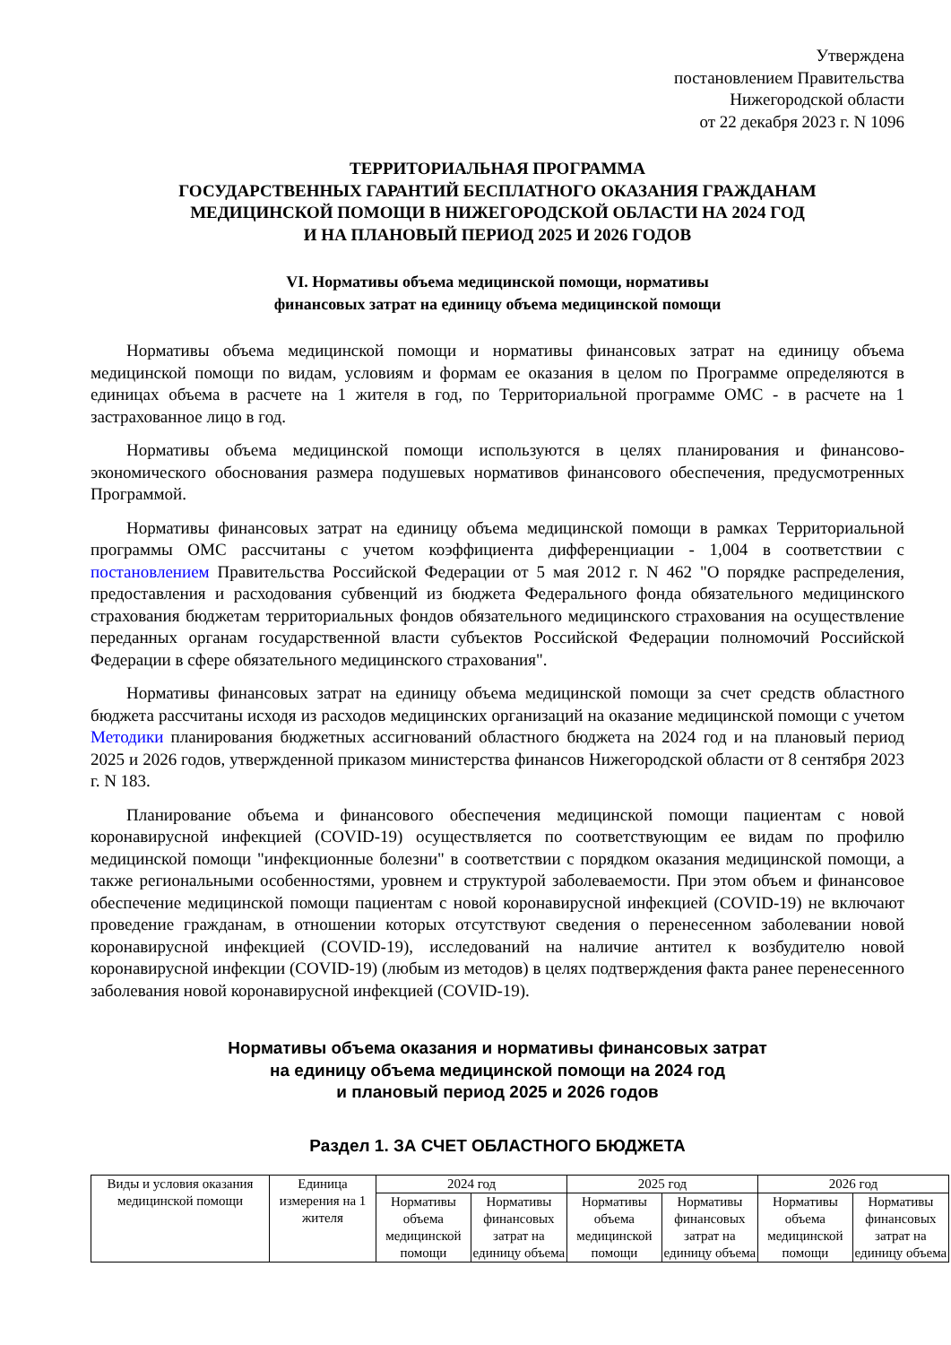Утверждена
постановлением Правительства
Нижегородской области
от 22 декабря 2023 г. N 1096
ТЕРРИТОРИАЛЬНАЯ ПРОГРАММА
ГОСУДАРСТВЕННЫХ ГАРАНТИЙ БЕСПЛАТНОГО ОКАЗАНИЯ ГРАЖДАНАМ
МЕДИЦИНСКОЙ ПОМОЩИ В НИЖЕГОРОДСКОЙ ОБЛАСТИ НА 2024 ГОД
И НА ПЛАНОВЫЙ ПЕРИОД 2025 И 2026 ГОДОВ
VI. Нормативы объема медицинской помощи, нормативы
финансовых затрат на единицу объема медицинской помощи
Нормативы объема медицинской помощи и нормативы финансовых затрат на единицу объема медицинской помощи по видам, условиям и формам ее оказания в целом по Программе определяются в единицах объема в расчете на 1 жителя в год, по Территориальной программе ОМС - в расчете на 1 застрахованное лицо в год.
Нормативы объема медицинской помощи используются в целях планирования и финансово-экономического обоснования размера подушевых нормативов финансового обеспечения, предусмотренных Программой.
Нормативы финансовых затрат на единицу объема медицинской помощи в рамках Территориальной программы ОМС рассчитаны с учетом коэффициента дифференциации - 1,004 в соответствии с постановлением Правительства Российской Федерации от 5 мая 2012 г. N 462 "О порядке распределения, предоставления и расходования субвенций из бюджета Федерального фонда обязательного медицинского страхования бюджетам территориальных фондов обязательного медицинского страхования на осуществление переданных органам государственной власти субъектов Российской Федерации полномочий Российской Федерации в сфере обязательного медицинского страхования".
Нормативы финансовых затрат на единицу объема медицинской помощи за счет средств областного бюджета рассчитаны исходя из расходов медицинских организаций на оказание медицинской помощи с учетом Методики планирования бюджетных ассигнований областного бюджета на 2024 год и на плановый период 2025 и 2026 годов, утвержденной приказом министерства финансов Нижегородской области от 8 сентября 2023 г. N 183.
Планирование объема и финансового обеспечения медицинской помощи пациентам с новой коронавирусной инфекцией (COVID-19) осуществляется по соответствующим ее видам по профилю медицинской помощи "инфекционные болезни" в соответствии с порядком оказания медицинской помощи, а также региональными особенностями, уровнем и структурой заболеваемости. При этом объем и финансовое обеспечение медицинской помощи пациентам с новой коронавирусной инфекцией (COVID-19) не включают проведение гражданам, в отношении которых отсутствуют сведения о перенесенном заболевании новой коронавирусной инфекцией (COVID-19), исследований на наличие антител к возбудителю новой коронавирусной инфекции (COVID-19) (любым из методов) в целях подтверждения факта ранее перенесенного заболевания новой коронавирусной инфекцией (COVID-19).
Нормативы объема оказания и нормативы финансовых затрат
на единицу объема медицинской помощи на 2024 год
и плановый период 2025 и 2026 годов
Раздел 1. ЗА СЧЕТ ОБЛАСТНОГО БЮДЖЕТА
| Виды и условия оказания медицинской помощи | Единица измерения на 1 жителя | 2024 год | | 2025 год | | 2026 год | |
| --- | --- | --- | --- | --- | --- | --- | --- |
| | | Нормативы объема медицинской помощи | Нормативы финансовых затрат на единицу объема | Нормативы объема медицинской помощи | Нормативы финансовых затрат на единицу объема | Нормативы объема медицинской помощи | Нормативы финансовых затрат на единицу объема |